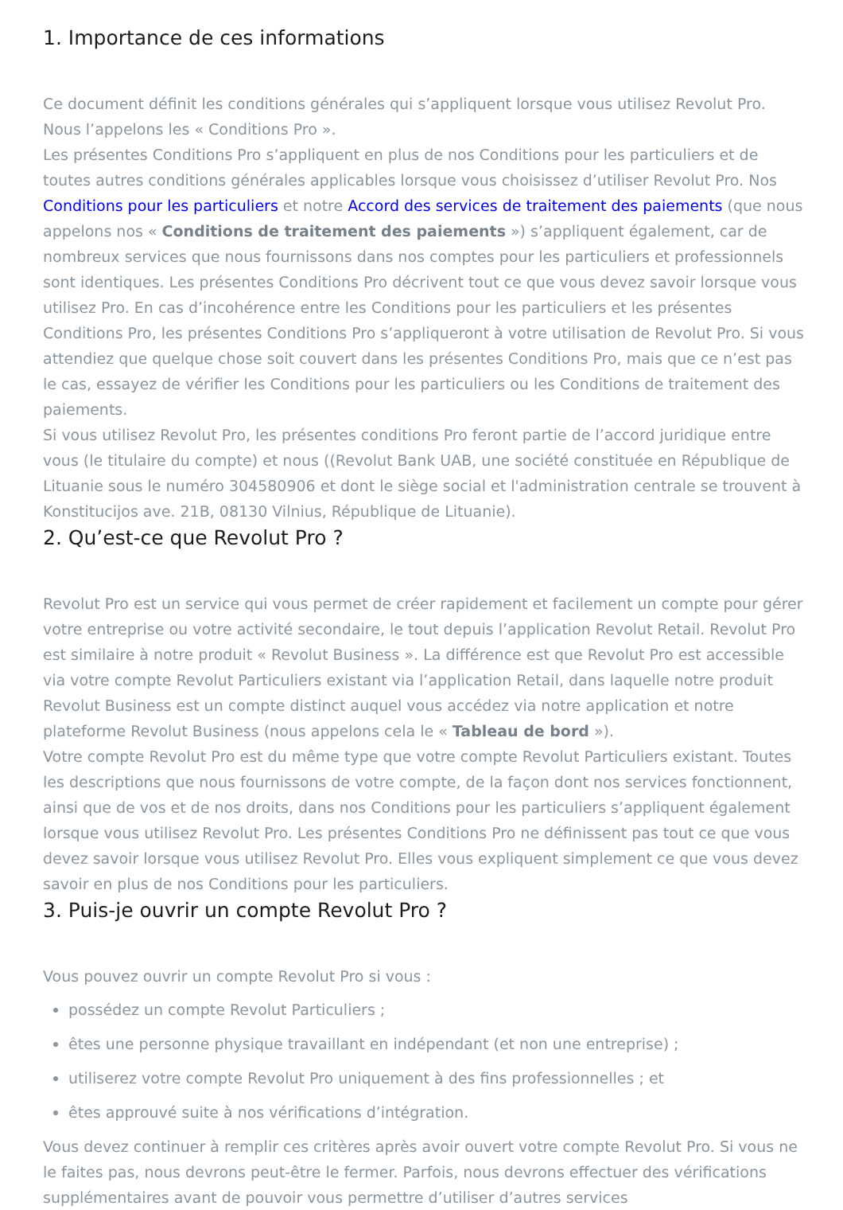1. Importance de ces informations
Ce document définit les conditions générales qui s’appliquent lorsque vous utilisez Revolut Pro. Nous l’appelons les « Conditions Pro ».
Les présentes Conditions Pro s’appliquent en plus de nos Conditions pour les particuliers et de toutes autres conditions générales applicables lorsque vous choisissez d’utiliser Revolut Pro. Nos Conditions pour les particuliers et notre Accord des services de traitement des paiements (que nous appelons nos « Conditions de traitement des paiements ») s’appliquent également, car de nombreux services que nous fournissons dans nos comptes pour les particuliers et professionnels sont identiques. Les présentes Conditions Pro décrivent tout ce que vous devez savoir lorsque vous utilisez Pro. En cas d’incohérence entre les Conditions pour les particuliers et les présentes Conditions Pro, les présentes Conditions Pro s’appliqueront à votre utilisation de Revolut Pro. Si vous attendiez que quelque chose soit couvert dans les présentes Conditions Pro, mais que ce n’est pas le cas, essayez de vérifier les Conditions pour les particuliers ou les Conditions de traitement des paiements.
Si vous utilisez Revolut Pro, les présentes conditions Pro feront partie de l’accord juridique entre vous (le titulaire du compte) et nous ((Revolut Bank UAB, une société constituée en République de Lituanie sous le numéro 304580906 et dont le siège social et l'administration centrale se trouvent à Konstitucijos ave. 21B, 08130 Vilnius, République de Lituanie).
2. Qu’est-ce que Revolut Pro ?
Revolut Pro est un service qui vous permet de créer rapidement et facilement un compte pour gérer votre entreprise ou votre activité secondaire, le tout depuis l’application Revolut Retail. Revolut Pro est similaire à notre produit « Revolut Business ». La différence est que Revolut Pro est accessible via votre compte Revolut Particuliers existant via l’application Retail, dans laquelle notre produit Revolut Business est un compte distinct auquel vous accédez via notre application et notre plateforme Revolut Business (nous appelons cela le « Tableau de bord »).
Votre compte Revolut Pro est du même type que votre compte Revolut Particuliers existant. Toutes les descriptions que nous fournissons de votre compte, de la façon dont nos services fonctionnent, ainsi que de vos et de nos droits, dans nos Conditions pour les particuliers s’appliquent également lorsque vous utilisez Revolut Pro. Les présentes Conditions Pro ne définissent pas tout ce que vous devez savoir lorsque vous utilisez Revolut Pro. Elles vous expliquent simplement ce que vous devez savoir en plus de nos Conditions pour les particuliers.
3. Puis-je ouvrir un compte Revolut Pro ?
Vous pouvez ouvrir un compte Revolut Pro si vous :
possédez un compte Revolut Particuliers ;
êtes une personne physique travaillant en indépendant (et non une entreprise) ;
utiliserez votre compte Revolut Pro uniquement à des fins professionnelles ; et
êtes approuvé suite à nos vérifications d’intégration.
Vous devez continuer à remplir ces critères après avoir ouvert votre compte Revolut Pro. Si vous ne le faites pas, nous devrons peut-être le fermer. Parfois, nous devrons effectuer des vérifications supplémentaires avant de pouvoir vous permettre d’utiliser d’autres services